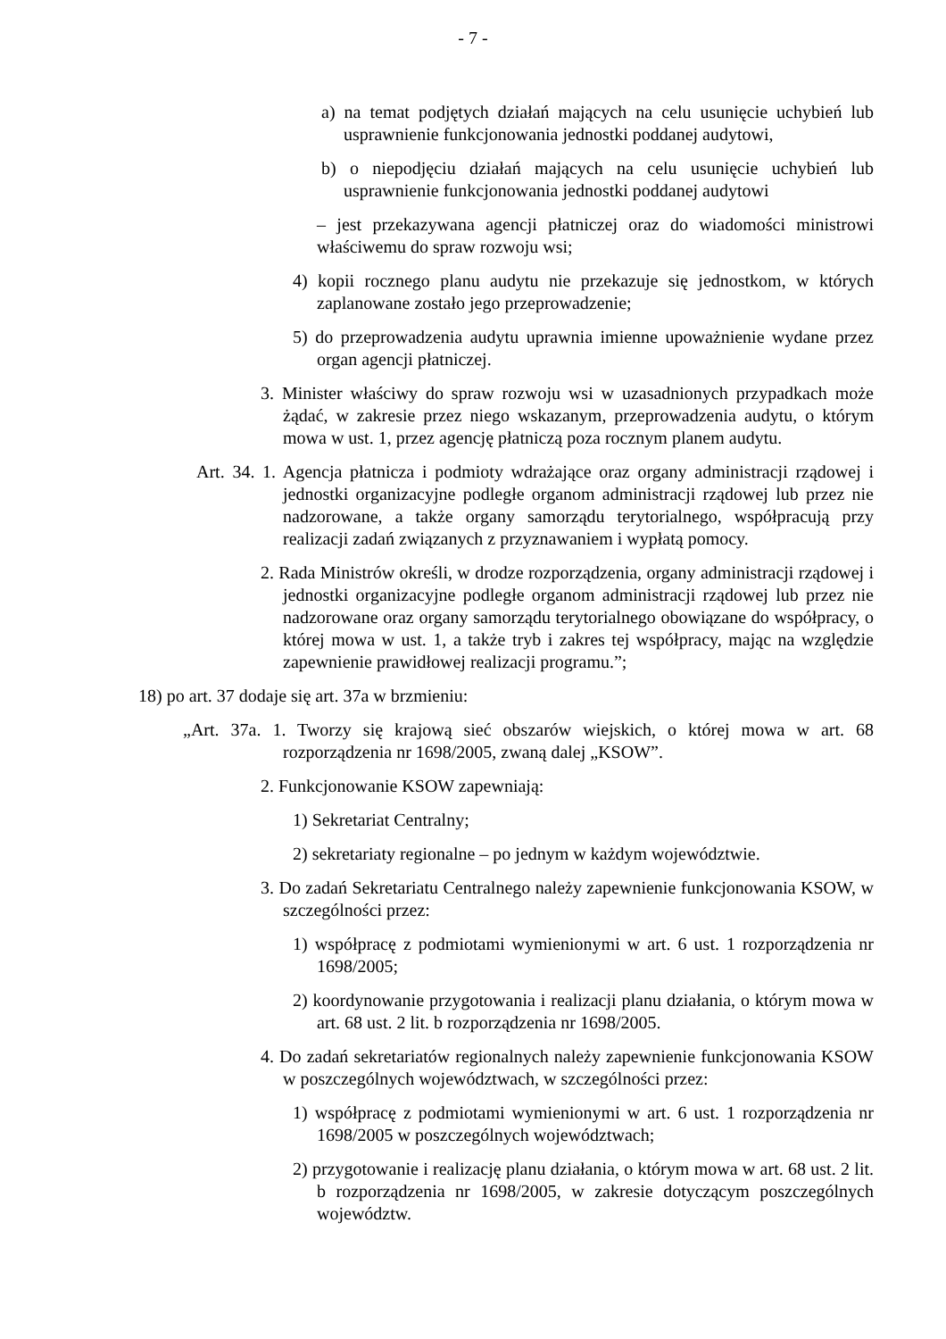- 7 -
a) na temat podjętych działań mających na celu usunięcie uchybień lub usprawnienie funkcjonowania jednostki poddanej audytowi,
b) o niepodjęciu działań mających na celu usunięcie uchybień lub usprawnienie funkcjonowania jednostki poddanej audytowi
– jest przekazywana agencji płatniczej oraz do wiadomości ministrowi właściwemu do spraw rozwoju wsi;
4) kopii rocznego planu audytu nie przekazuje się jednostkom, w których zaplanowane zostało jego przeprowadzenie;
5) do przeprowadzenia audytu uprawnia imienne upoważnienie wydane przez organ agencji płatniczej.
3. Minister właściwy do spraw rozwoju wsi w uzasadnionych przypadkach może żądać, w zakresie przez niego wskazanym, przeprowadzenia audytu, o którym mowa w ust. 1, przez agencję płatniczą poza rocznym planem audytu.
Art. 34. 1. Agencja płatnicza i podmioty wdrażające oraz organy administracji rządowej i jednostki organizacyjne podległe organom administracji rządowej lub przez nie nadzorowane, a także organy samorządu terytorialnego, współpracują przy realizacji zadań związanych z przyznawaniem i wypłatą pomocy.
2. Rada Ministrów określi, w drodze rozporządzenia, organy administracji rządowej i jednostki organizacyjne podległe organom administracji rządowej lub przez nie nadzorowane oraz organy samorządu terytorialnego obowiązane do współpracy, o której mowa w ust. 1, a także tryb i zakres tej współpracy, mając na względzie zapewnienie prawidłowej realizacji programu.”;
18) po art. 37 dodaje się art. 37a w brzmieniu:
„Art. 37a. 1. Tworzy się krajową sieć obszarów wiejskich, o której mowa w art. 68 rozporządzenia nr 1698/2005, zwaną dalej „KSOW”.
2. Funkcjonowanie KSOW zapewniają:
1) Sekretariat Centralny;
2) sekretariaty regionalne – po jednym w każdym województwie.
3. Do zadań Sekretariatu Centralnego należy zapewnienie funkcjonowania KSOW, w szczególności przez:
1) współpracę z podmiotami wymienionymi w art. 6 ust. 1 rozporządzenia nr 1698/2005;
2) koordynowanie przygotowania i realizacji planu działania, o którym mowa w art. 68 ust. 2 lit. b rozporządzenia nr 1698/2005.
4. Do zadań sekretariatów regionalnych należy zapewnienie funkcjonowania KSOW w poszczególnych województwach, w szczególności przez:
1) współpracę z podmiotami wymienionymi w art. 6 ust. 1 rozporządzenia nr 1698/2005 w poszczególnych województwach;
2) przygotowanie i realizację planu działania, o którym mowa w art. 68 ust. 2 lit. b rozporządzenia nr 1698/2005, w zakresie dotyczącym poszczególnych województw.